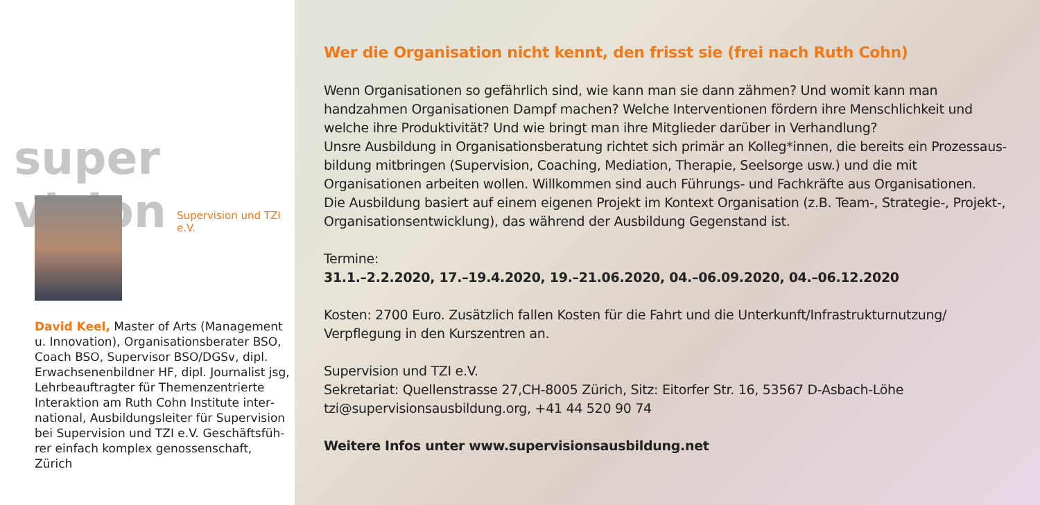super vision
Supervision und TZI e.V.
David Keel, Master of Arts (Management u. Innovation), Organisationsberater BSO, Coach BSO, Supervisor BSO/DGSv, dipl. Erwachsenenbildner HF, dipl. Journalist jsg, Lehrbeauftragter für Themenzentrierte Interaktion am Ruth Cohn Institute inter­national, Ausbildungsleiter für Supervision bei Supervision und TZI e.V. Geschäftsfüh­rer einfach komplex genossenschaft, Zürich
Wer die Organisation nicht kennt, den frisst sie (frei nach Ruth Cohn)
Wenn Organisationen so gefährlich sind, wie kann man sie dann zähmen? Und womit kann man handzahmen Organisationen Dampf machen? Welche Interventionen fördern ihre Menschlichkeit und welche ihre Produkti­vität? Und wie bringt man ihre Mitglieder darüber in Verhandlung?
Unsre Ausbildung in Organisationsberatung richtet sich primär an Kolleg*innen, die bereits ein Prozessaus­bildung mitbringen (Supervision, Coaching, Mediation, Therapie, Seelsorge usw.) und die mit Organisationen arbeiten wollen. Willkommen sind auch Führungs- und Fachkräfte aus Organisationen.
Die Ausbildung basiert auf einem eigenen Projekt im Kontext Organisation (z.B. Team-, Strategie-, Projekt-, Organisationsentwicklung), das während der Ausbildung Gegenstand ist.
Termine:
31.1.–2.2.2020, 17.–19.4.2020, 19.–21.06.2020, 04.–06.09.2020, 04.–06.12.2020
Kosten: 2700 Euro. Zusätzlich fallen Kosten für die Fahrt und die Unterkunft/Infrastrukturnutzung/ Verpflegung in den Kurszentren an.
Supervision und TZI e.V.
Sekretariat: Quellenstrasse 27,CH-8005 Zürich, Sitz: Eitorfer Str. 16, 53567 D-Asbach-Löhe
tzi@supervisionsausbildung.org, +41 44 520 90 74
Weitere Infos unter www.supervisionsausbildung.net